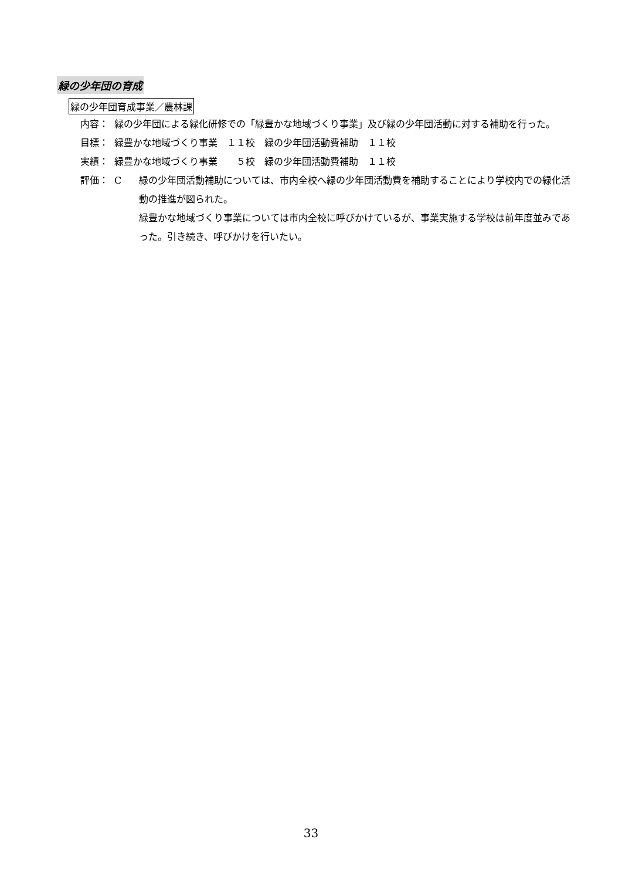緑の少年団の育成
緑の少年団育成事業／農林課
内容： 緑の少年団による緑化研修での「緑豊かな地域づくり事業」及び緑の少年団活動に対する補助を行った。
目標： 緑豊かな地域づくり事業　１１校　緑の少年団活動費補助　１１校
実績： 緑豊かな地域づくり事業　　５校　緑の少年団活動費補助　１１校
評価： C 緑の少年団活動補助については、市内全校へ緑の少年団活動費を補助することにより学校内での緑化活動の推進が図られた。
緑豊かな地域づくり事業については市内全校に呼びかけているが、事業実施する学校は前年度並みであった。引き続き、呼びかけを行いたい。
33